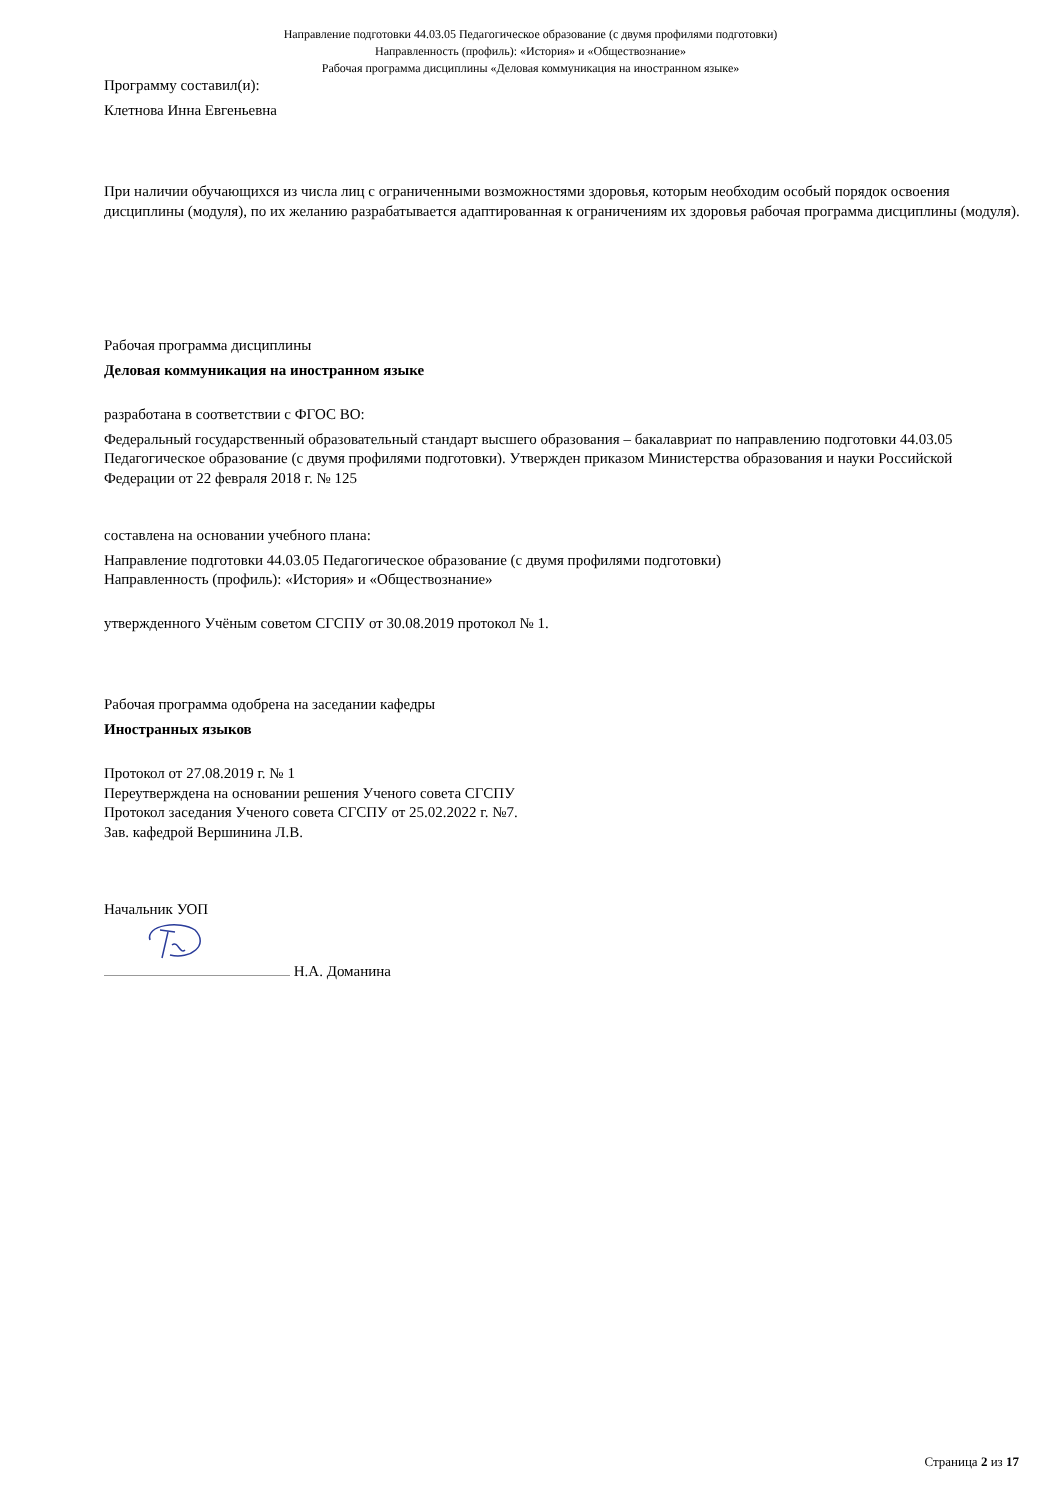Направление подготовки 44.03.05 Педагогическое образование (с двумя профилями подготовки)
Направленность (профиль): «История» и «Обществознание»
Рабочая программа дисциплины «Деловая коммуникация на иностранном языке»
Программу составил(и):
Клетнова Инна Евгеньевна
При наличии обучающихся из числа лиц с ограниченными возможностями здоровья, которым необходим особый порядок освоения дисциплины (модуля), по их желанию разрабатывается адаптированная к ограничениям их здоровья рабочая программа дисциплины (модуля).
Рабочая программа дисциплины
Деловая коммуникация на иностранном языке
разработана в соответствии с ФГОС ВО:
Федеральный государственный образовательный стандарт высшего образования – бакалавриат по направлению подготовки 44.03.05 Педагогическое образование (с двумя профилями подготовки). Утвержден приказом Министерства образования и науки Российской Федерации от 22 февраля 2018 г. № 125
составлена на основании учебного плана:
Направление подготовки 44.03.05 Педагогическое образование (с двумя профилями подготовки)
Направленность (профиль): «История» и «Обществознание»
утвержденного Учёным советом СГСПУ от 30.08.2019 протокол № 1.
Рабочая программа одобрена на заседании кафедры
Иностранных языков
Протокол от 27.08.2019 г. № 1
Переутверждена на основании решения Ученого совета СГСПУ
Протокол заседания Ученого совета СГСПУ от 25.02.2022 г. №7.
Зав. кафедрой Вершинина Л.В.
Начальник УОП
Н.А. Доманина
Страница 2 из 17